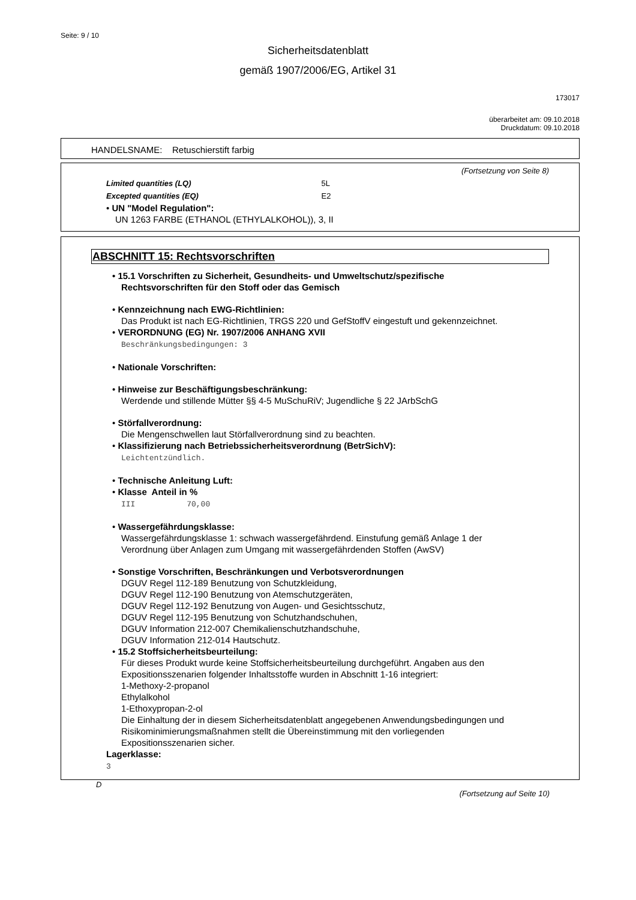Seite: 9 / 10
Sicherheitsdatenblatt
gemäß 1907/2006/EG, Artikel 31
173017
überarbeitet am: 09.10.2018
Druckdatum: 09.10.2018
HANDELSNAME: Retuschierstift farbig
(Fortsetzung von Seite 8)
Limited quantities (LQ) 5L
Excepted quantities (EQ) E2
• UN "Model Regulation":
UN 1263 FARBE (ETHANOL (ETHYLALKOHOL)), 3, II
ABSCHNITT 15: Rechtsvorschriften
• 15.1 Vorschriften zu Sicherheit, Gesundheits- und Umweltschutz/spezifische
Rechtsvorschriften für den Stoff oder das Gemisch
• Kennzeichnung nach EWG-Richtlinien:
Das Produkt ist nach EG-Richtlinien, TRGS 220 und GefStoffV eingestuft und gekennzeichnet.
• VERORDNUNG (EG) Nr. 1907/2006 ANHANG XVII
Beschränkungsbedingungen: 3
• Nationale Vorschriften:
• Hinweise zur Beschäftigungsbeschränkung:
Werdende und stillende Mütter §§ 4-5 MuSchuRiV; Jugendliche § 22 JArbSchG
• Störfallverordnung:
Die Mengenschwellen laut Störfallverordnung sind zu beachten.
• Klassifizierung nach Betriebssicherheitsverordnung (BetrSichV):
Leichtentzündlich.
• Technische Anleitung Luft:
• Klasse Anteil in %
III 70,00
• Wassergefährdungsklasse:
Wassergefährdungsklasse 1: schwach wassergefährdend. Einstufung gemäß Anlage 1 der
Verordnung über Anlagen zum Umgang mit wassergefährdenden Stoffen (AwSV)
• Sonstige Vorschriften, Beschränkungen und Verbotsverordnungen
DGUV Regel 112-189 Benutzung von Schutzkleidung,
DGUV Regel 112-190 Benutzung von Atemschutzgeräten,
DGUV Regel 112-192 Benutzung von Augen- und Gesichtsschutz,
DGUV Regel 112-195 Benutzung von Schutzhandschuhen,
DGUV Information 212-007 Chemikalienschutzhandschuhe,
DGUV Information 212-014 Hautschutz.
• 15.2 Stoffsicherheitsbeurteilung:
Für dieses Produkt wurde keine Stoffsicherheitsbeurteilung durchgeführt. Angaben aus den
Expositionsszenarien folgender Inhaltsstoffe wurden in Abschnitt 1-16 integriert:
1-Methoxy-2-propanol
Ethylalkohol
1-Ethoxypropan-2-ol
Die Einhaltung der in diesem Sicherheitsdatenblatt angegebenen Anwendungsbedingungen und
Risikominimierungsmaßnahmen stellt die Übereinstimmung mit den vorliegenden
Expositionsszenarien sicher.
Lagerklasse:
3
D
(Fortsetzung auf Seite 10)